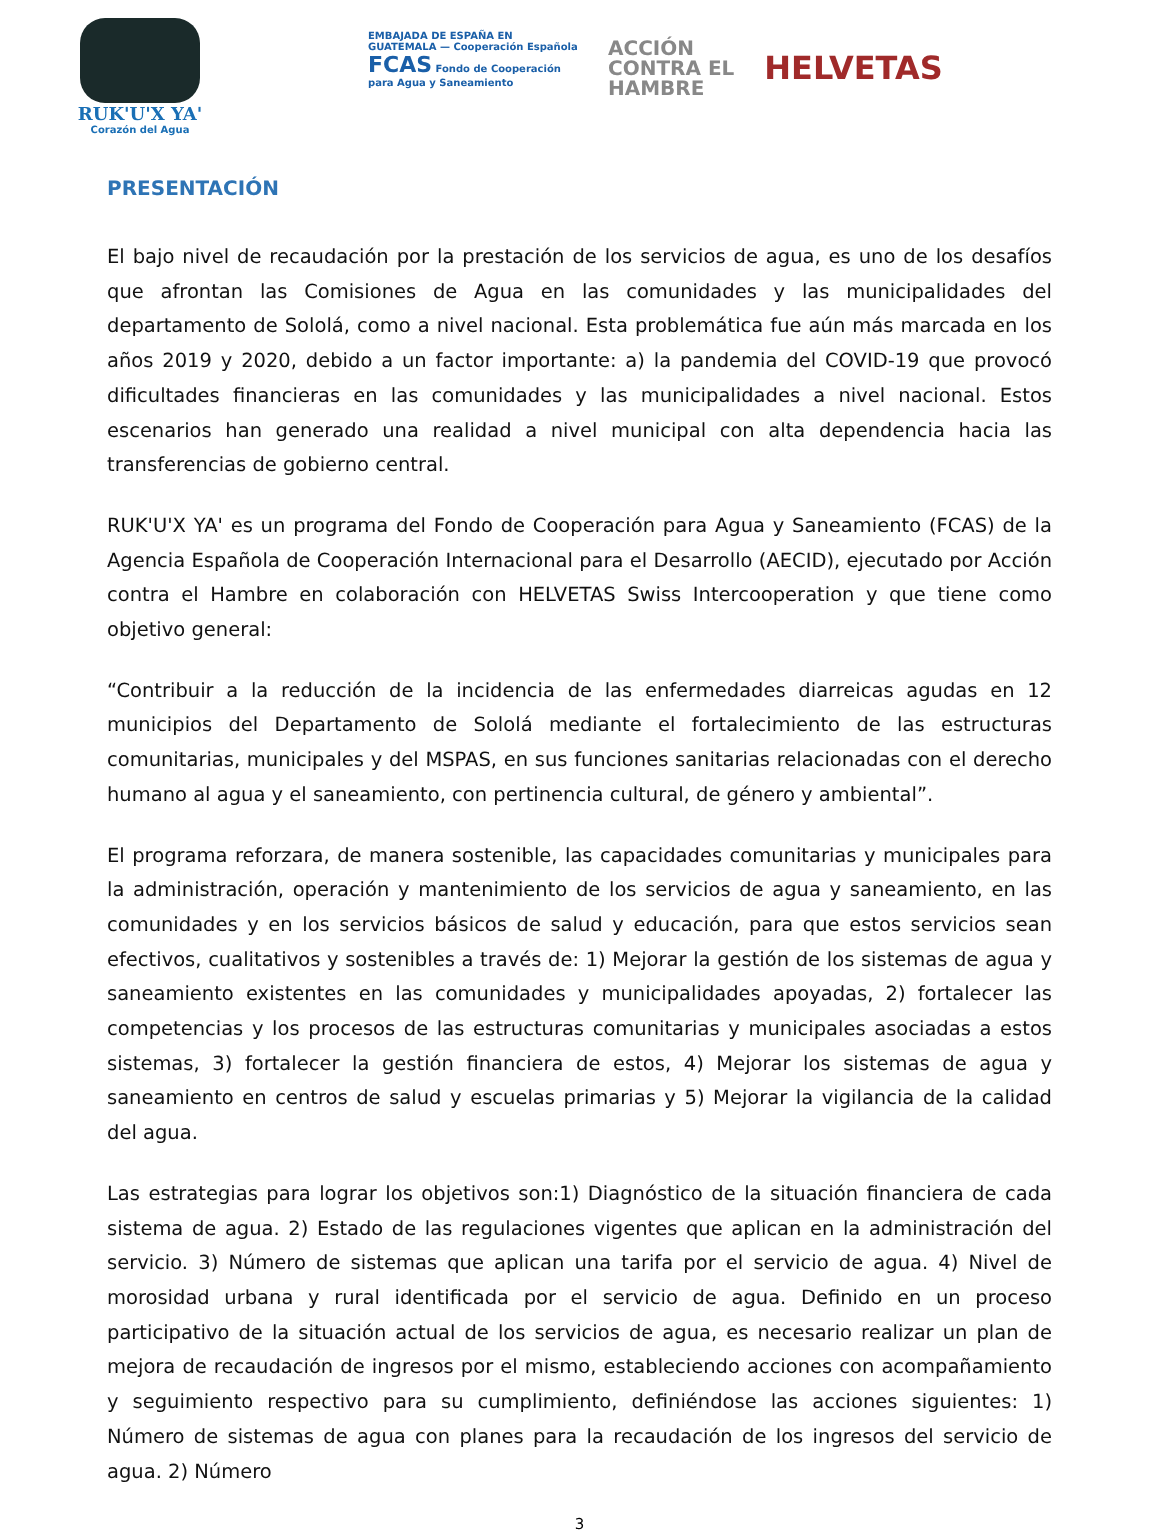RUK'U'X YA'
Corazón del Agua
EMBAJADA DE ESPAÑA EN GUATEMALA — Cooperación Española
FCAS Fondo de Cooperación para Agua y Saneamiento
ACCIÓN
CONTRA EL
HAMBRE
HELVETAS
PRESENTACIÓN
El bajo nivel de recaudación por la prestación de los servicios de agua, es uno de los desafíos que afrontan las Comisiones de Agua en las comunidades y las municipalidades del departamento de Sololá, como a nivel nacional. Esta problemática fue aún más marcada en los años 2019 y 2020, debido a un factor importante: a) la pandemia del COVID-19 que provocó dificultades financieras en las comunidades y las municipalidades a nivel nacional. Estos escenarios han generado una realidad a nivel municipal con alta dependencia hacia las transferencias de gobierno central.
RUK'U'X YA' es un programa del Fondo de Cooperación para Agua y Saneamiento (FCAS) de la Agencia Española de Cooperación Internacional para el Desarrollo (AECID), ejecutado por Acción contra el Hambre en colaboración con HELVETAS Swiss Intercooperation y que tiene como objetivo general:
“Contribuir a la reducción de la incidencia de las enfermedades diarreicas agudas en 12 municipios del Departamento de Sololá mediante el fortalecimiento de las estructuras comunitarias, municipales y del MSPAS, en sus funciones sanitarias relacionadas con el derecho humano al agua y el saneamiento, con pertinencia cultural, de género y ambiental”.
El programa reforzara, de manera sostenible, las capacidades comunitarias y municipales para la administración, operación y mantenimiento de los servicios de agua y saneamiento, en las comunidades y en los servicios básicos de salud y educación, para que estos servicios sean efectivos, cualitativos y sostenibles a través de: 1) Mejorar la gestión de los sistemas de agua y saneamiento existentes en las comunidades y municipalidades apoyadas, 2) fortalecer las competencias y los procesos de las estructuras comunitarias y municipales asociadas a estos sistemas, 3) fortalecer la gestión financiera de estos, 4) Mejorar los sistemas de agua y saneamiento en centros de salud y escuelas primarias y 5) Mejorar la vigilancia de la calidad del agua.
Las estrategias para lograr los objetivos son:1) Diagnóstico de la situación financiera de cada sistema de agua. 2) Estado de las regulaciones vigentes que aplican en la administración del servicio. 3) Número de sistemas que aplican una tarifa por el servicio de agua. 4) Nivel de morosidad urbana y rural identificada por el servicio de agua. Definido en un proceso participativo de la situación actual de los servicios de agua, es necesario realizar un plan de mejora de recaudación de ingresos por el mismo, estableciendo acciones con acompañamiento y seguimiento respectivo para su cumplimiento, definiéndose las acciones siguientes: 1) Número de sistemas de agua con planes para la recaudación de los ingresos del servicio de agua. 2) Número
3